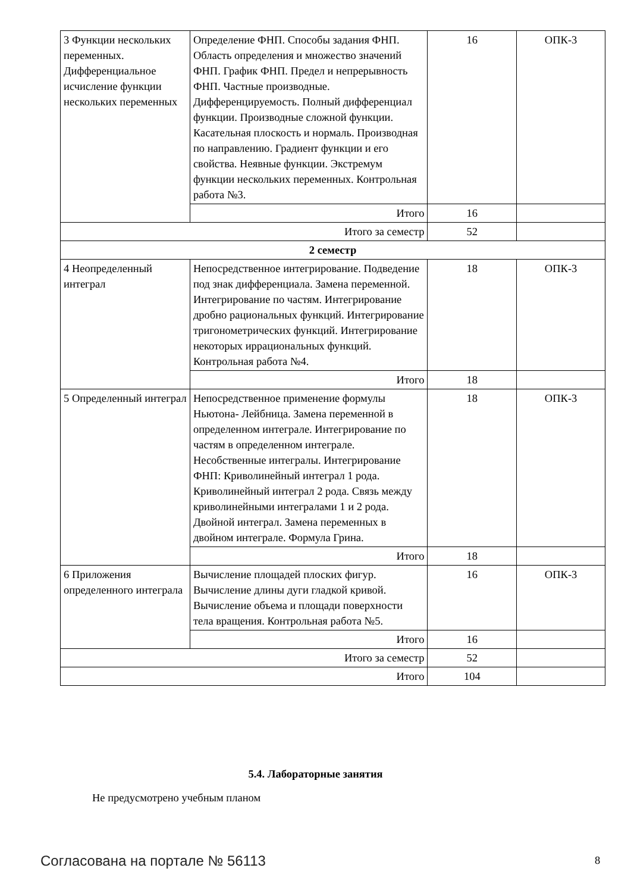| 3 Функции нескольких переменных. Дифференциальное исчисление функции нескольких переменных | Определение ФНП. Способы задания ФНП. Область определения и множество значений ФНП. График ФНП. Предел и непрерывность ФНП. Частные производные. Дифференцируемость. Полный дифференциал функции. Производные сложной функции. Касательная плоскость и нормаль. Производная по направлению. Градиент функции и его свойства. Неявные функции. Экстремум функции нескольких переменных. Контрольная работа №3. | 16 | ОПК-3 |
| | Итого | 16 | |
| Итого за семестр | | 52 | |
| 2 семестр | | | |
| 4 Неопределенный интеграл | Непосредственное интегрирование. Подведение под знак дифференциала. Замена переменной. Интегрирование по частям. Интегрирование дробно рациональных функций. Интегрирование тригонометрических функций. Интегрирование некоторых иррациональных функций. Контрольная работа №4. | 18 | ОПК-3 |
| | Итого | 18 | |
| 5 Определенный интеграл | Непосредственное применение формулы Ньютона- Лейбница. Замена переменной в определенном интеграле. Интегрирование по частям в определенном интеграле. Несобственные интегралы. Интегрирование ФНП: Криволинейный интеграл 1 рода. Криволинейный интеграл 2 рода. Связь между криволинейными интегралами 1 и 2 рода. Двойной интеграл. Замена переменных в двойном интеграле. Формула Грина. | 18 | ОПК-3 |
| | Итого | 18 | |
| 6 Приложения определенного интеграла | Вычисление площадей плоских фигур. Вычисление длины дуги гладкой кривой. Вычисление объема и площади поверхности тела вращения. Контрольная работа №5. | 16 | ОПК-3 |
| | Итого | 16 | |
| Итого за семестр | | 52 | |
| Итого | | 104 | |
5.4. Лабораторные занятия
Не предусмотрено учебным планом
Согласована на портале № 56113 8